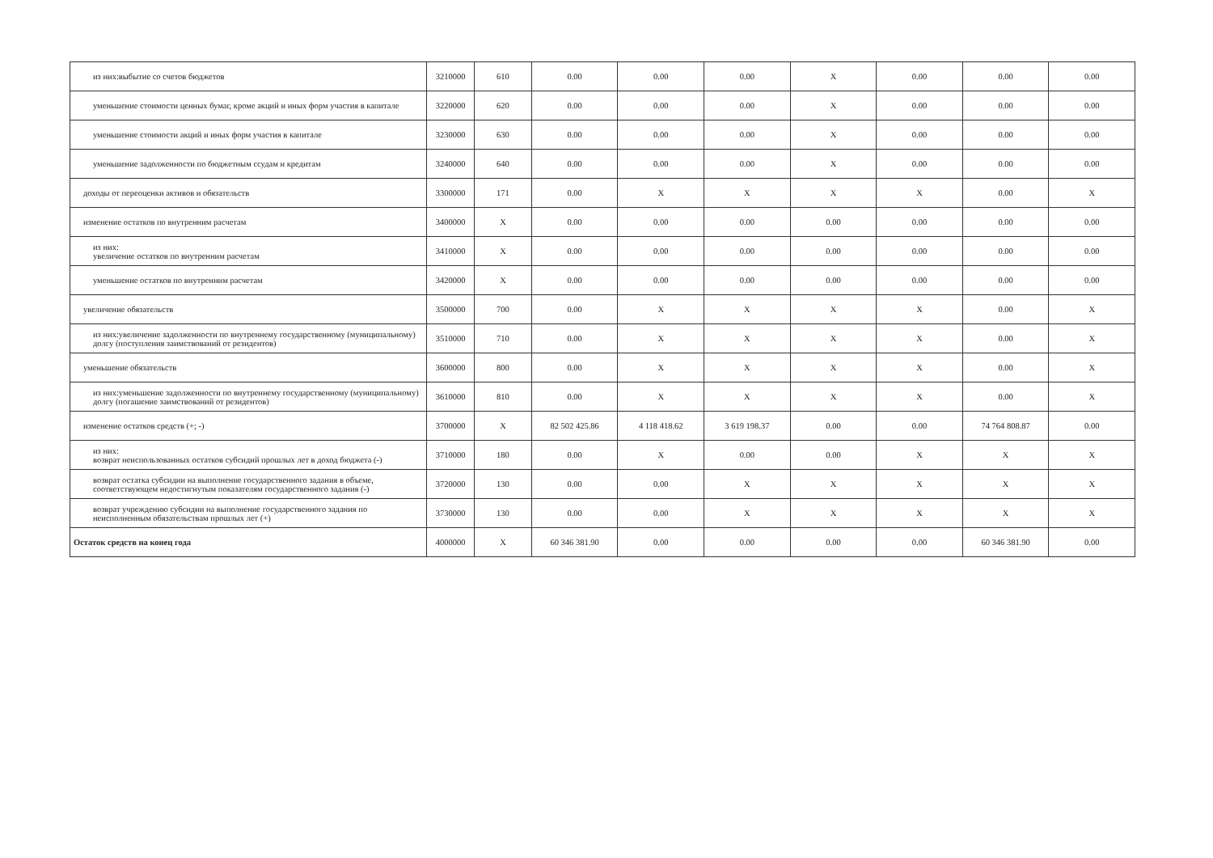| из них:выбытие со счетов бюджетов | 3210000 | 610 | 0.00 | 0.00 | 0.00 | X | 0.00 | 0.00 | 0.00 |
| уменьшение стоимости ценных бумаг, кроме акций и иных форм участия в капитале | 3220000 | 620 | 0.00 | 0.00 | 0.00 | X | 0.00 | 0.00 | 0.00 |
| уменьшение стоимости акций и иных форм участия в капитале | 3230000 | 630 | 0.00 | 0.00 | 0.00 | X | 0.00 | 0.00 | 0.00 |
| уменьшение задолженности по бюджетным ссудам и кредитам | 3240000 | 640 | 0.00 | 0.00 | 0.00 | X | 0.00 | 0.00 | 0.00 |
| доходы от переоценки активов и обязательств | 3300000 | 171 | 0.00 | X | X | X | X | 0.00 | X |
| изменение остатков по внутренним расчетам | 3400000 | X | 0.00 | 0.00 | 0.00 | 0.00 | 0.00 | 0.00 | 0.00 |
| из них: увеличение остатков по внутренним расчетам | 3410000 | X | 0.00 | 0.00 | 0.00 | 0.00 | 0.00 | 0.00 | 0.00 |
| уменьшение остатков по внутренним расчетам | 3420000 | X | 0.00 | 0.00 | 0.00 | 0.00 | 0.00 | 0.00 | 0.00 |
| увеличение обязательств | 3500000 | 700 | 0.00 | X | X | X | X | 0.00 | X |
| из них:увеличение задолженности по внутреннему государственному (муниципальному) долгу (поступления заимствований от резидентов) | 3510000 | 710 | 0.00 | X | X | X | X | 0.00 | X |
| уменьшение обязательств | 3600000 | 800 | 0.00 | X | X | X | X | 0.00 | X |
| из них:уменьшение задолженности по внутреннему государственному (муниципальному) долгу (погашение заимствований от резидентов) | 3610000 | 810 | 0.00 | X | X | X | X | 0.00 | X |
| изменение остатков средств (+; -) | 3700000 | X | 82 502 425.86 | 4 118 418.62 | 3 619 198.37 | 0.00 | 0.00 | 74 764 808.87 | 0.00 |
| из них: возврат неиспользованных остатков субсидий прошлых лет в доход бюджета (-) | 3710000 | 180 | 0.00 | X | 0.00 | 0.00 | X | X | X |
| возврат остатка субсидии на выполнение государственного задания в объеме, соответствующем недостигнутым показателям государственного задания (-) | 3720000 | 130 | 0.00 | 0.00 | X | X | X | X | X |
| возврат учреждению субсидии на выполнение государственного задания по неисполненным обязательствам прошлых лет (+) | 3730000 | 130 | 0.00 | 0.00 | X | X | X | X | X |
| Остаток средств на конец года | 4000000 | X | 60 346 381.90 | 0.00 | 0.00 | 0.00 | 0.00 | 60 346 381.90 | 0.00 |